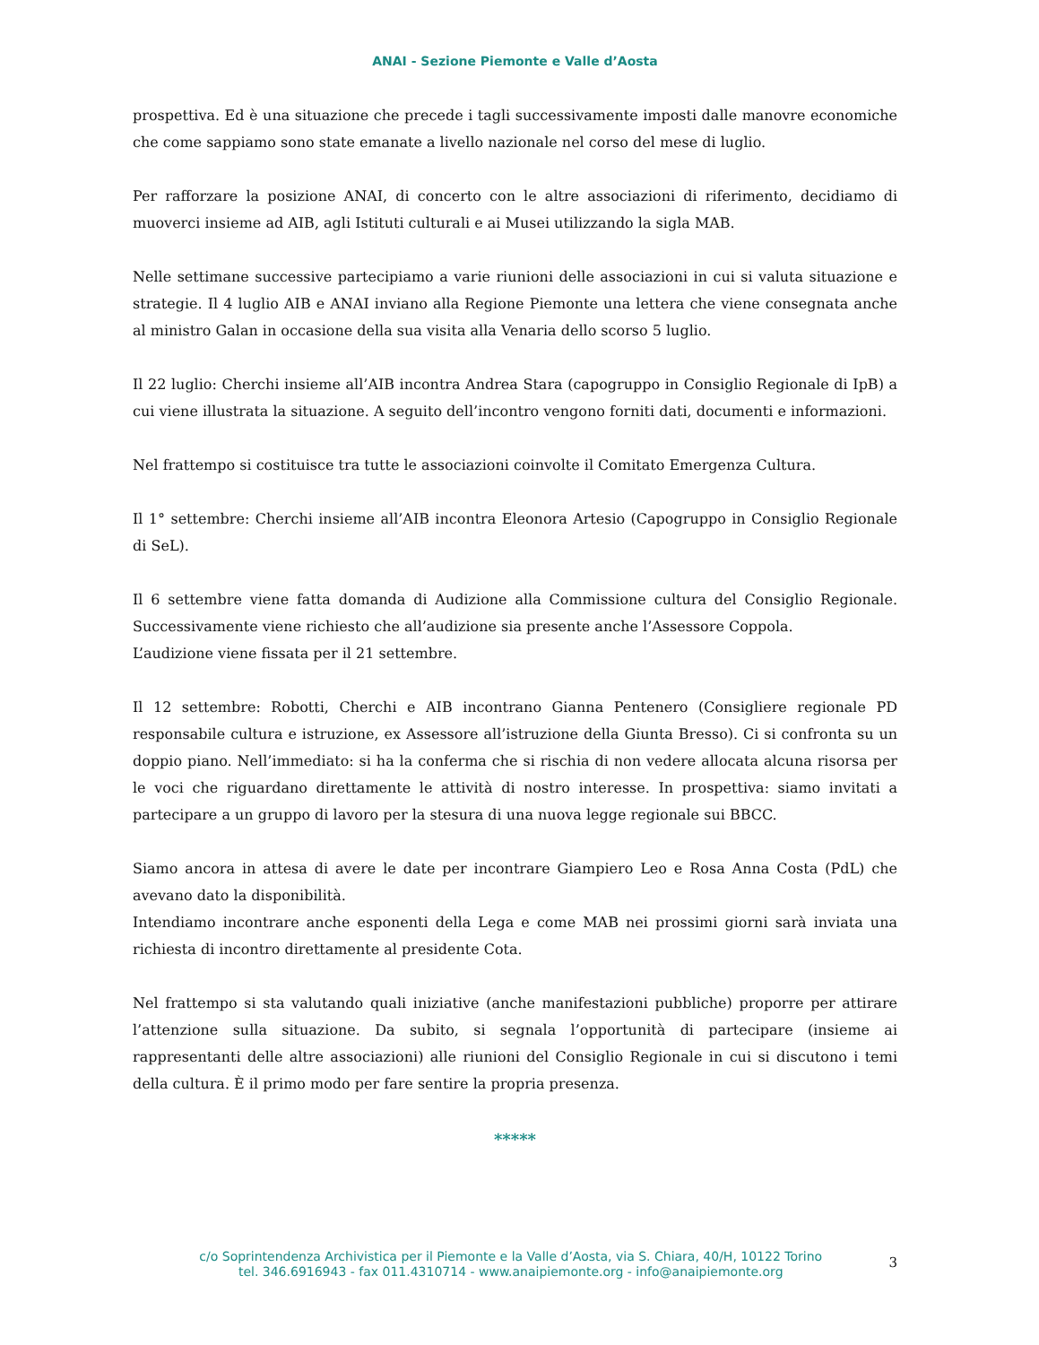ANAI - Sezione Piemonte e Valle d’Aosta
prospettiva. Ed è una situazione che precede i tagli successivamente imposti dalle manovre economiche che come sappiamo sono state emanate a livello nazionale nel corso del mese di luglio.
Per rafforzare la posizione ANAI, di concerto con le altre associazioni di riferimento, decidiamo di muoverci insieme ad AIB, agli Istituti culturali e ai Musei utilizzando la sigla MAB.
Nelle settimane successive partecipiamo a varie riunioni delle associazioni in cui si valuta situazione e strategie. Il 4 luglio AIB e ANAI inviano alla Regione Piemonte una lettera che viene consegnata anche al ministro Galan in occasione della sua visita alla Venaria dello scorso 5 luglio.
Il 22 luglio: Cherchi insieme all’AIB incontra Andrea Stara (capogruppo in Consiglio Regionale di IpB) a cui viene illustrata la situazione. A seguito dell’incontro vengono forniti dati, documenti e informazioni.
Nel frattempo si costituisce tra tutte le associazioni coinvolte il Comitato Emergenza Cultura.
Il 1° settembre: Cherchi insieme all’AIB incontra Eleonora Artesio (Capogruppo in Consiglio Regionale di SeL).
Il 6 settembre viene fatta domanda di Audizione alla Commissione cultura del Consiglio Regionale. Successivamente viene richiesto che all’audizione sia presente anche l’Assessore Coppola.
L’audizione viene fissata per il 21 settembre.
Il 12 settembre: Robotti, Cherchi e AIB incontrano Gianna Pentenero (Consigliere regionale PD responsabile cultura e istruzione, ex Assessore all’istruzione della Giunta Bresso). Ci si confronta su un doppio piano. Nell’immediato: si ha la conferma che si rischia di non vedere allocata alcuna risorsa per le voci che riguardano direttamente le attività di nostro interesse. In prospettiva: siamo invitati a partecipare a un gruppo di lavoro per la stesura di una nuova legge regionale sui BBCC.
Siamo ancora in attesa di avere le date per incontrare Giampiero Leo e Rosa Anna Costa (PdL) che avevano dato la disponibilità.
Intendiamo incontrare anche esponenti della Lega e come MAB nei prossimi giorni sarà inviata una richiesta di incontro direttamente al presidente Cota.
Nel frattempo si sta valutando quali iniziative (anche manifestazioni pubbliche) proporre per attirare l’attenzione sulla situazione. Da subito, si segnala l’opportunità di partecipare (insieme ai rappresentanti delle altre associazioni) alle riunioni del Consiglio Regionale in cui si discutono i temi della cultura. È il primo modo per fare sentire la propria presenza.
*****
c/o Soprintendenza Archivistica per il Piemonte e la Valle d’Aosta, via S. Chiara, 40/H, 10122 Torino
tel. 346.6916943 - fax 011.4310714 - www.anaipiemonte.org - info@anaipiemonte.org
3